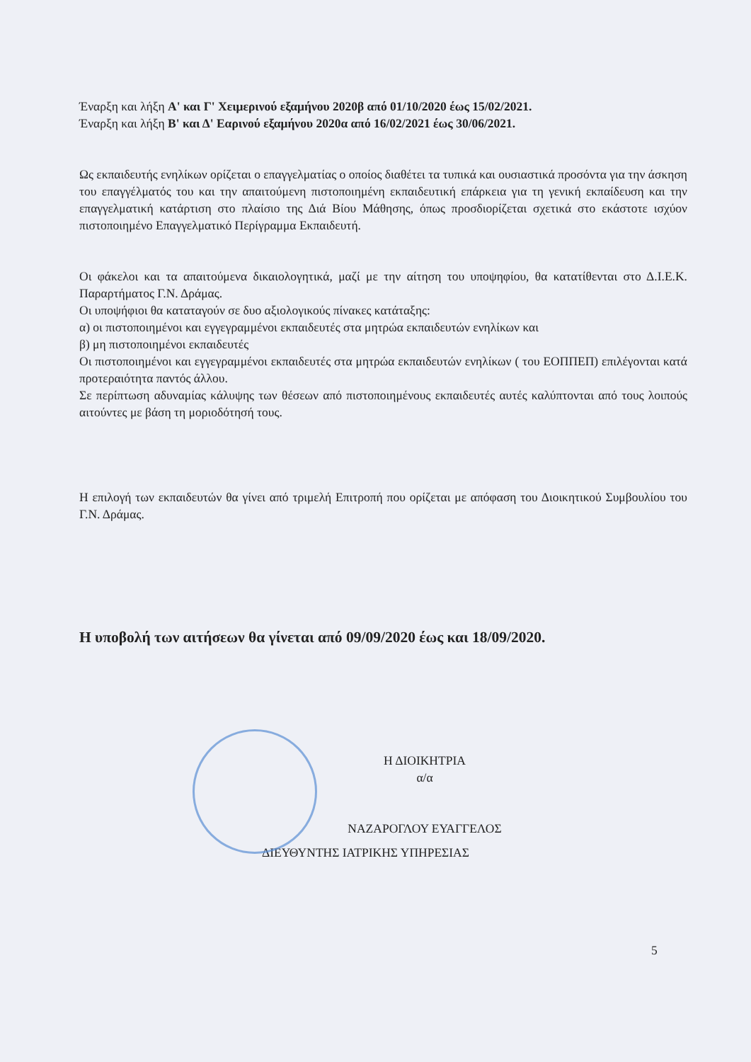Έναρξη και λήξη Α' και Γ' Χειμερινού εξαμήνου 2020β από 01/10/2020 έως 15/02/2021.
Έναρξη και λήξη Β' και Δ' Εαρινού εξαμήνου 2020α από 16/02/2021 έως 30/06/2021.
Ως εκπαιδευτής ενηλίκων ορίζεται ο επαγγελματίας ο οποίος διαθέτει τα τυπικά και ουσιαστικά προσόντα για την άσκηση του επαγγέλματός του και την απαιτούμενη πιστοποιημένη εκπαιδευτική επάρκεια για τη γενική εκπαίδευση και την επαγγελματική κατάρτιση στο πλαίσιο της Διά Βίου Μάθησης, όπως προσδιορίζεται σχετικά στο εκάστοτε ισχύον πιστοποιημένο Επαγγελματικό Περίγραμμα Εκπαιδευτή.
Οι φάκελοι και τα απαιτούμενα δικαιολογητικά, μαζί με την αίτηση του υποψηφίου, θα κατατίθενται στο Δ.Ι.Ε.Κ. Παραρτήματος Γ.Ν. Δράμας.
Οι υποψήφιοι θα καταταγούν σε δυο αξιολογικούς πίνακες κατάταξης:
α) οι πιστοποιημένοι και εγγεγραμμένοι εκπαιδευτές στα μητρώα εκπαιδευτών ενηλίκων και
β) μη πιστοποιημένοι εκπαιδευτές
Οι πιστοποιημένοι και εγγεγραμμένοι εκπαιδευτές στα μητρώα εκπαιδευτών ενηλίκων ( του ΕΟΠΠΕΠ) επιλέγονται κατά προτεραιότητα παντός άλλου.
Σε περίπτωση αδυναμίας κάλυψης των θέσεων από πιστοποιημένους εκπαιδευτές αυτές καλύπτονται από τους λοιπούς αιτούντες με βάση τη μοριοδότησή τους.
Η επιλογή των εκπαιδευτών θα γίνει από τριμελή Επιτροπή που ορίζεται με απόφαση του Διοικητικού Συμβουλίου του Γ.Ν. Δράμας.
Η υποβολή των αιτήσεων θα γίνεται από 09/09/2020 έως και 18/09/2020.
Η ΔΙΟΙΚΗΤΡΙΑ
α/α
ΝΑΖΑΡΟΓΛΟΥ ΕΥΑΓΓΕΛΟΣ
ΔΙΕΥΘΥΝΤΗΣ ΙΑΤΡΙΚΗΣ ΥΠΗΡΕΣΙΑΣ
5